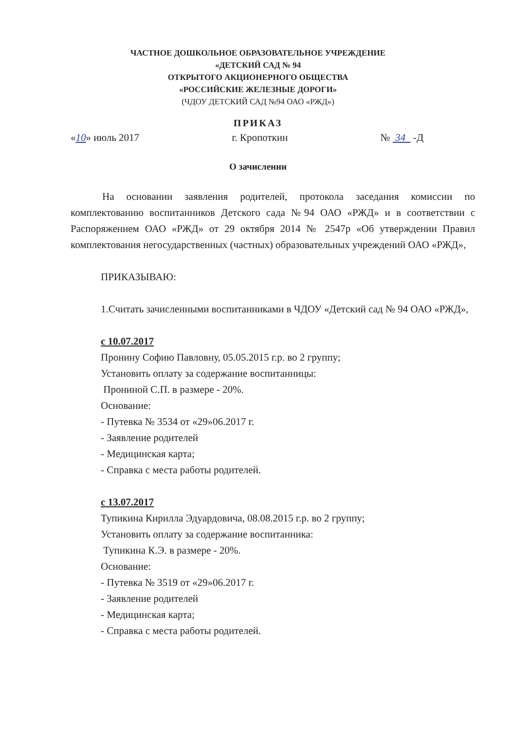ЧАСТНОЕ ДОШКОЛЬНОЕ ОБРАЗОВАТЕЛЬНОЕ УЧРЕЖДЕНИЕ
«ДЕТСКИЙ САД № 94
ОТКРЫТОГО АКЦИОНЕРНОГО ОБЩЕСТВА
«РОССИЙСКИЕ ЖЕЛЕЗНЫЕ ДОРОГИ»
(ЧДОУ ДЕТСКИЙ САД №94 ОАО «РЖД»)
ПРИКАЗ
«10» июль 2017 г. Кропоткин № 34 -Д
О зачислении
На основании заявления родителей, протокола заседания комиссии по комплектованию воспитанников Детского сада №94 ОАО «РЖД» и в соответствии с Распоряжением ОАО «РЖД» от 29 октября 2014 № 2547р «Об утверждении Правил комплектования негосударственных (частных) образовательных учреждений ОАО «РЖД»,
ПРИКАЗЫВАЮ:
1.Считать зачисленными воспитанниками в ЧДОУ «Детский сад № 94 ОАО «РЖД»,
с 10.07.2017
Пронину Софию Павловну, 05.05.2015 г.р. во 2 группу;
Установить оплату за содержание воспитанницы:
Прониной С.П. в размере - 20%.
Основание:
- Путевка № 3534 от «29»06.2017 г.
- Заявление родителей
- Медицинская карта;
- Справка с места работы родителей.
с 13.07.2017
Тупикина Кирилла Эдуардовича, 08.08.2015 г.р. во 2 группу;
Установить оплату за содержание воспитанника:
Тупикина К.Э. в размере - 20%.
Основание:
- Путевка № 3519 от «29»06.2017 г.
- Заявление родителей
- Медицинская карта;
- Справка с места работы родителей.